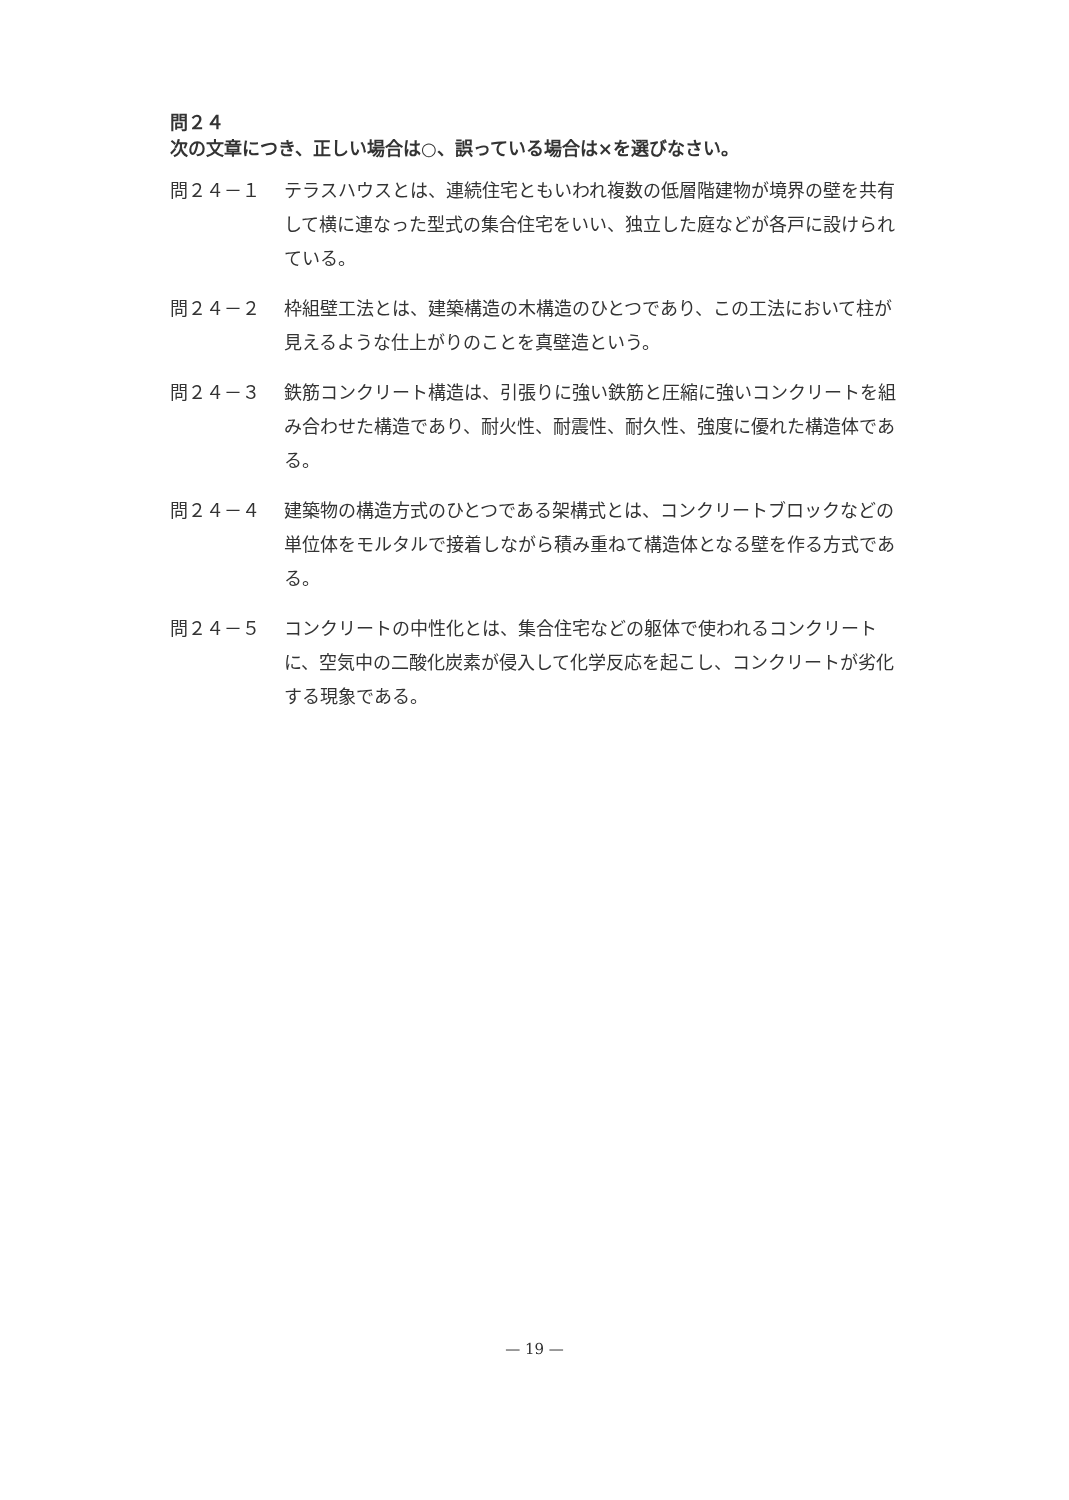問２４
次の文章につき、正しい場合は○、誤っている場合は×を選びなさい。
問２４－１ テラスハウスとは、連続住宅ともいわれ複数の低層階建物が境界の壁を共有して横に連なった型式の集合住宅をいい、独立した庭などが各戸に設けられている。
問２４－２ 枠組壁工法とは、建築構造の木構造のひとつであり、この工法において柱が見えるような仕上がりのことを真壁造という。
問２４－３ 鉄筋コンクリート構造は、引張りに強い鉄筋と圧縮に強いコンクリートを組み合わせた構造であり、耐火性、耐震性、耐久性、強度に優れた構造体である。
問２４－４ 建築物の構造方式のひとつである架構式とは、コンクリートブロックなどの単位体をモルタルで接着しながら積み重ねて構造体となる壁を作る方式である。
問２４－５ コンクリートの中性化とは、集合住宅などの躯体で使われるコンクリートに、空気中の二酸化炭素が侵入して化学反応を起こし、コンクリートが劣化する現象である。
— 19 —